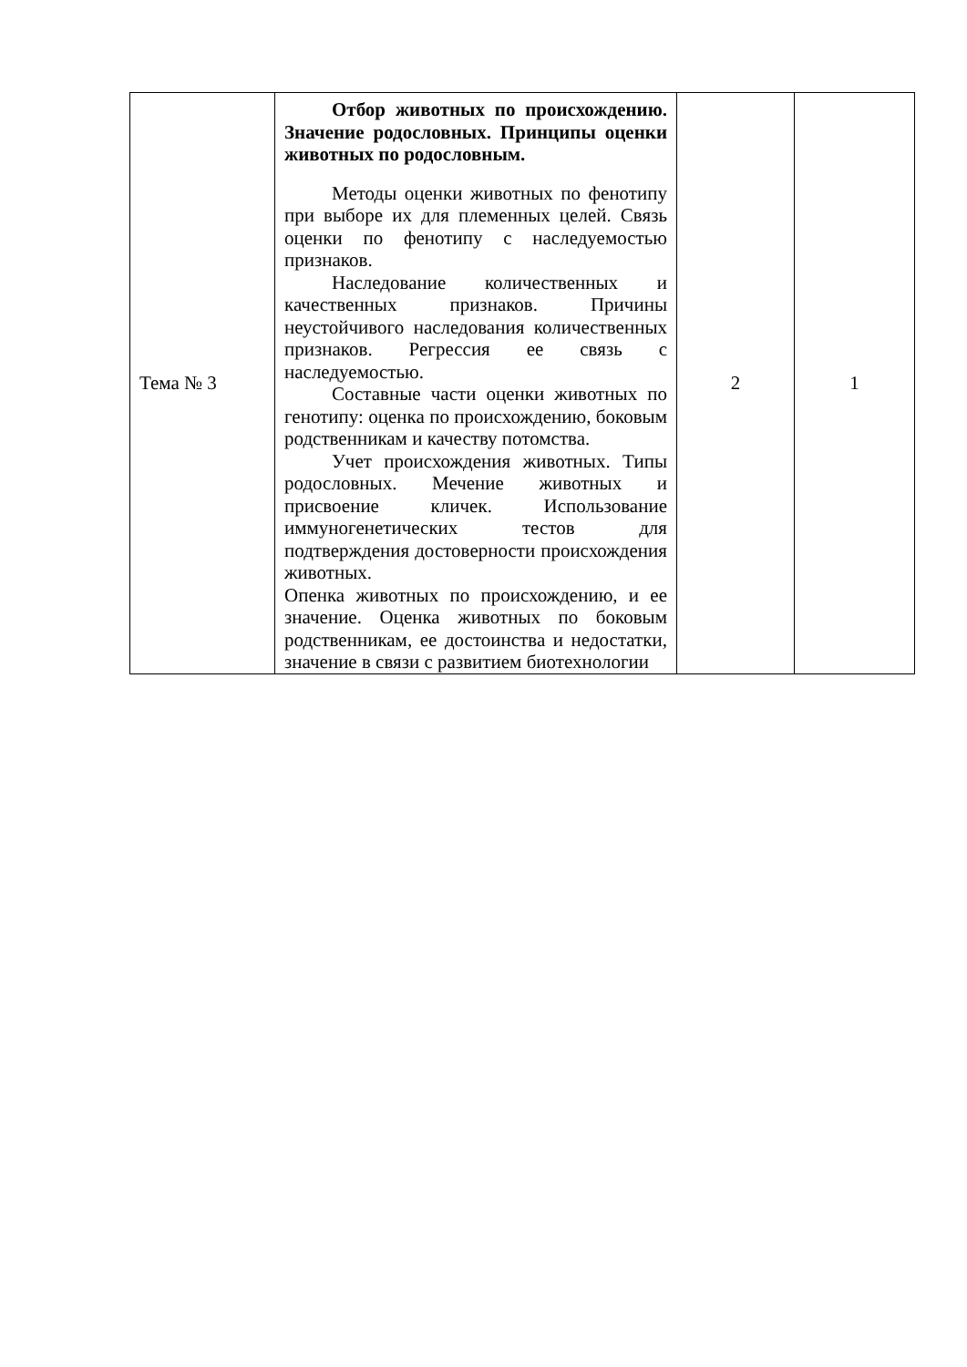| Тема № 3 | Отбор животных по происхождению. Значение родословных. Принципы оценки животных по родословным. Методы оценки животных по фенотипу при выборе их для племенных целей. Связь оценки по фенотипу с наследуемостью признаков. Наследование количественных и качественных признаков. Причины неустойчивого наследования количественных признаков. Регрессия ее связь с наследуемостью. Составные части оценки животных по генотипу: оценка по происхождению, боковым родственникам и качеству потомства. Учет происхождения животных. Типы родословных. Мечение животных и присвоение кличек. Использование иммуногенетических тестов для подтверждения достоверности происхождения животных. Опенка животных по происхождению, и ее значение. Оценка животных по боковым родственникам, ее достоинства и недостатки, значение в связи с развитием биотехнологии | 2 | 1 |